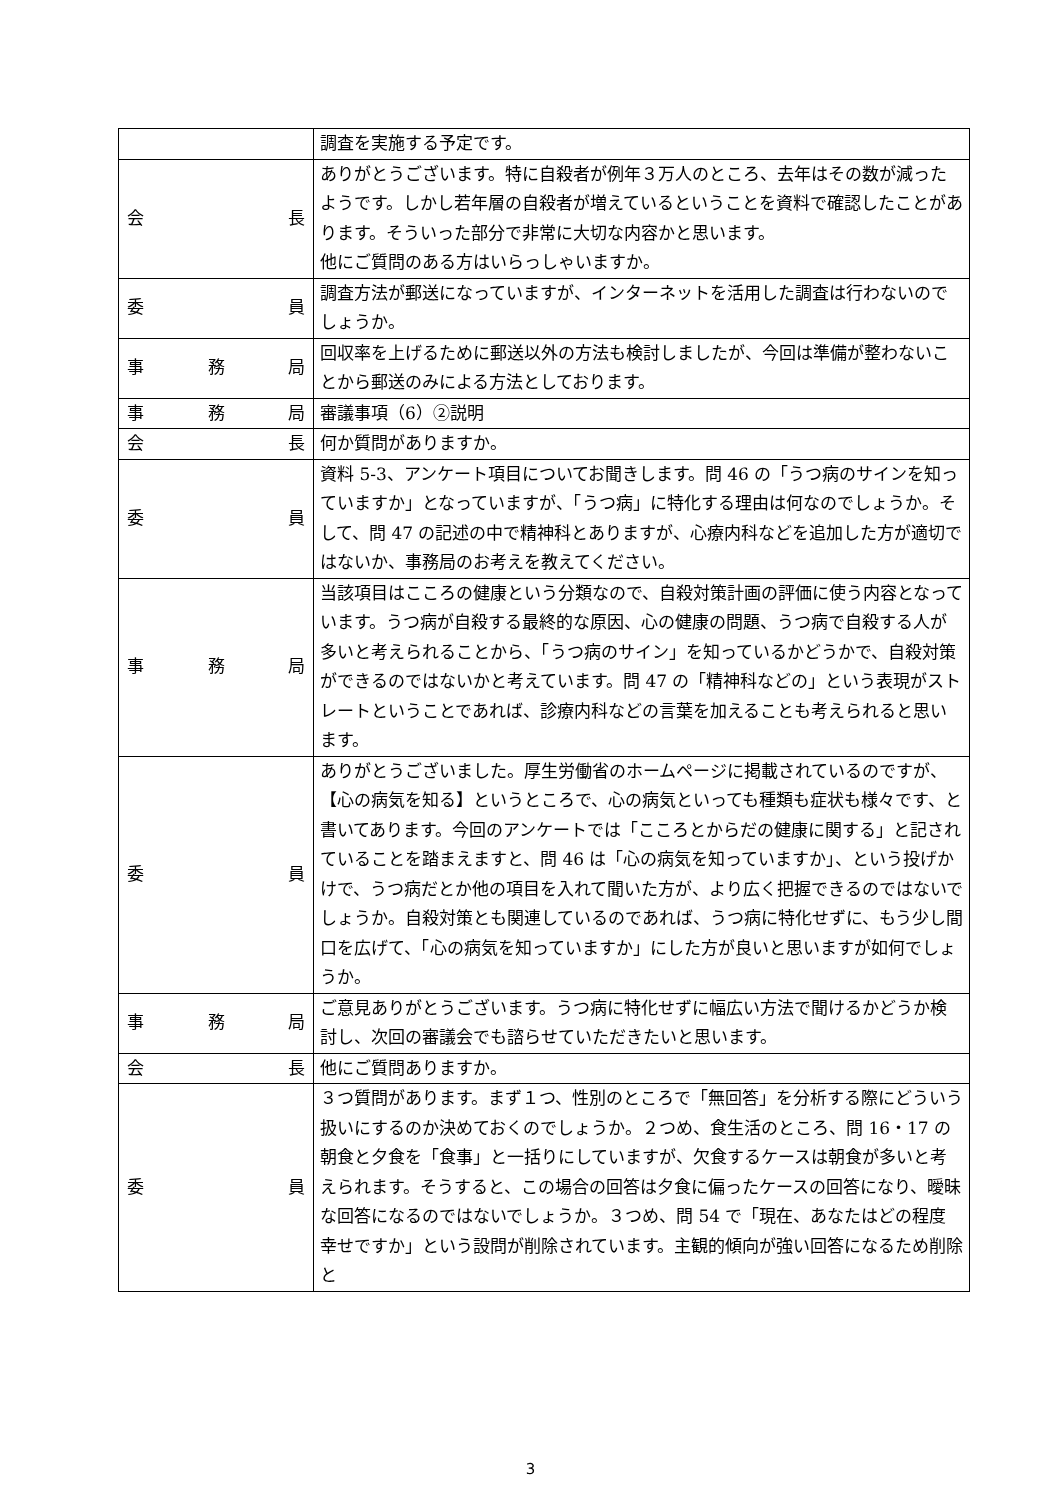| | 調査を実施する予定です。 |
| 会 長 | ありがとうございます。特に自殺者が例年３万人のところ、去年はその数が減ったようです。しかし若年層の自殺者が増えているということを資料で確認したことがあります。そういった部分で非常に大切な内容かと思います。 他にご質問のある方はいらっしゃいますか。 |
| 委 員 | 調査方法が郵送になっていますが、インターネットを活用した調査は行わないのでしょうか。 |
| 事 務 局 | 回収率を上げるために郵送以外の方法も検討しましたが、今回は準備が整わないことから郵送のみによる方法としております。 |
| 事 務 局 | 審議事項（6）②説明 |
| 会 長 | 何か質問がありますか。 |
| 委 員 | 資料 5-3、アンケート項目についてお聞きします。問 46 の「うつ病のサインを知っていますか」となっていますが、「うつ病」に特化する理由は何なのでしょうか。そして、問 47 の記述の中で精神科とありますが、心療内科などを追加した方が適切ではないか、事務局のお考えを教えてください。 |
| 事 務 局 | 当該項目はこころの健康という分類なので、自殺対策計画の評価に使う内容となっています。うつ病が自殺する最終的な原因、心の健康の問題、うつ病で自殺する人が多いと考えられることから、「うつ病のサイン」を知っているかどうかで、自殺対策ができるのではないかと考えています。問 47 の「精神科などの」という表現がストレートということであれば、診療内科などの言葉を加えることも考えられると思います。 |
| 委 員 | ありがとうございました。厚生労働省のホームページに掲載されているのですが、【心の病気を知る】というところで、心の病気といっても種類も症状も様々です、と書いてあります。今回のアンケートでは「こころとからだの健康に関する」と記されていることを踏まえますと、問 46 は「心の病気を知っていますか」、という投げかけで、うつ病だとか他の項目を入れて聞いた方が、より広く把握できるのではないでしょうか。自殺対策とも関連しているのであれば、うつ病に特化せずに、もう少し間口を広げて、「心の病気を知っていますか」にした方が良いと思いますが如何でしょうか。 |
| 事 務 局 | ご意見ありがとうございます。うつ病に特化せずに幅広い方法で聞けるかどうか検討し、次回の審議会でも諮らせていただきたいと思います。 |
| 会 長 | 他にご質問ありますか。 |
| 委 員 | ３つ質問があります。まず１つ、性別のところで「無回答」を分析する際にどういう扱いにするのか決めておくのでしょうか。２つめ、食生活のところ、問 16・17 の朝食と夕食を「食事」と一括りにしていますが、欠食するケースは朝食が多いと考えられます。そうすると、この場合の回答は夕食に偏ったケースの回答になり、曖昧な回答になるのではないでしょうか。３つめ、問 54 で「現在、あなたはどの程度幸せですか」という設問が削除されています。主観的傾向が強い回答になるため削除と |
3